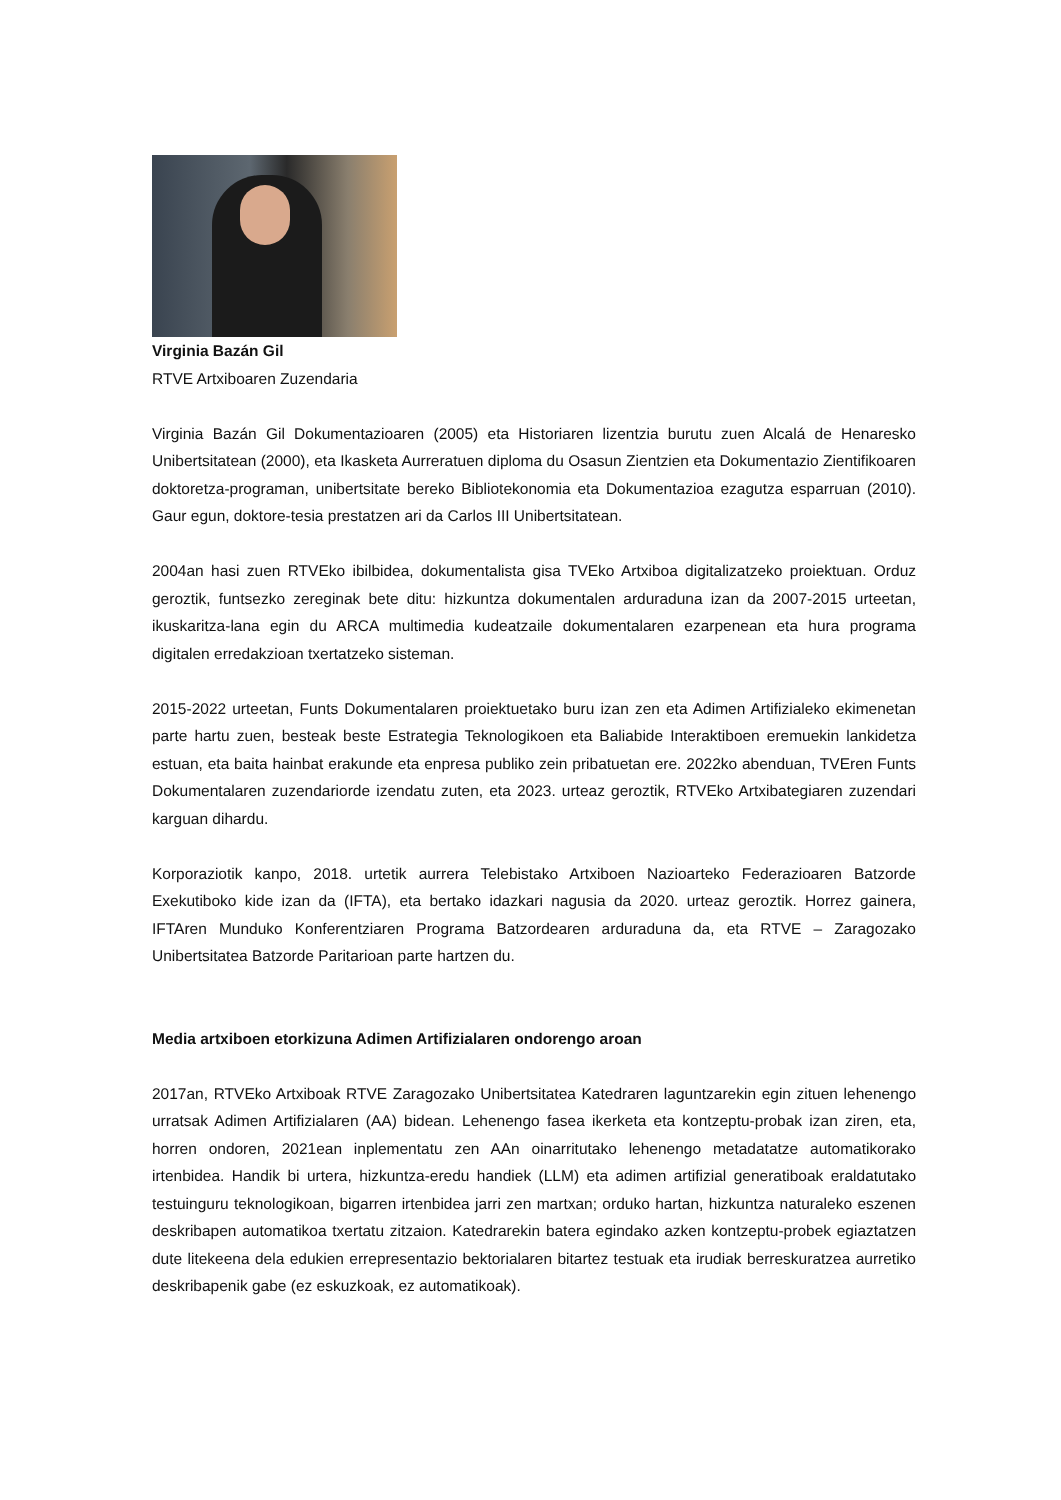Virginia Bazán Gil
RTVE Artxiboaren Zuzendaria
Virginia Bazán Gil Dokumentazioaren (2005) eta Historiaren lizentzia burutu zuen Alcalá de Henaresko Unibertsitatean (2000), eta Ikasketa Aurreratuen diploma du Osasun Zientzien eta Dokumentazio Zientifikoaren doktoretza-programan, unibertsitate bereko Bibliotekonomia eta Dokumentazioa ezagutza esparruan (2010). Gaur egun, doktore-tesia prestatzen ari da Carlos III Unibertsitatean.
2004an hasi zuen RTVEko ibilbidea, dokumentalista gisa TVEko Artxiboa digitalizatzeko proiektuan. Orduz geroztik, funtsezko zereginak bete ditu: hizkuntza dokumentalen arduraduna izan da 2007-2015 urteetan, ikuskaritza-lana egin du ARCA multimedia kudeatzaile dokumentalaren ezarpenean eta hura programa digitalen erredakzioan txertatzeko sisteman.
2015-2022 urteetan, Funts Dokumentalaren proiektuetako buru izan zen eta Adimen Artifizialeko ekimenetan parte hartu zuen, besteak beste Estrategia Teknologikoen eta Baliabide Interaktiboen eremuekin lankidetza estuan, eta baita hainbat erakunde eta enpresa publiko zein pribatuetan ere. 2022ko abenduan, TVEren Funts Dokumentalaren zuzendariorde izendatu zuten, eta 2023. urteaz geroztik, RTVEko Artxibategiaren zuzendari karguan dihardu.
Korporaziotik kanpo, 2018. urtetik aurrera Telebistako Artxiboen Nazioarteko Federazioaren Batzorde Exekutiboko kide izan da (IFTA), eta bertako idazkari nagusia da 2020. urteaz geroztik. Horrez gainera, IFTAren Munduko Konferentziaren Programa Batzordearen arduraduna da, eta RTVE – Zaragozako Unibertsitatea Batzorde Paritarioan parte hartzen du.
Media artxiboen etorkizuna Adimen Artifizialaren ondorengo aroan
2017an, RTVEko Artxiboak RTVE Zaragozako Unibertsitatea Katedraren laguntzarekin egin zituen lehenengo urratsak Adimen Artifizialaren (AA) bidean. Lehenengo fasea ikerketa eta kontzeptu-probak izan ziren, eta, horren ondoren, 2021ean inplementatu zen AAn oinarritutako lehenengo metadatatze automatikorako irtenbidea. Handik bi urtera, hizkuntza-eredu handiek (LLM) eta adimen artifizial generatiboak eraldatutako testuinguru teknologikoan, bigarren irtenbidea jarri zen martxan; orduko hartan, hizkuntza naturaleko eszenen deskribapen automatikoa txertatu zitzaion. Katedrarekin batera egindako azken kontzeptu-probek egiaztatzen dute litekeena dela edukien errepresentazio bektorialaren bitartez testuak eta irudiak berreskuratzea aurretiko deskribapenik gabe (ez eskuzkoak, ez automatikoak).